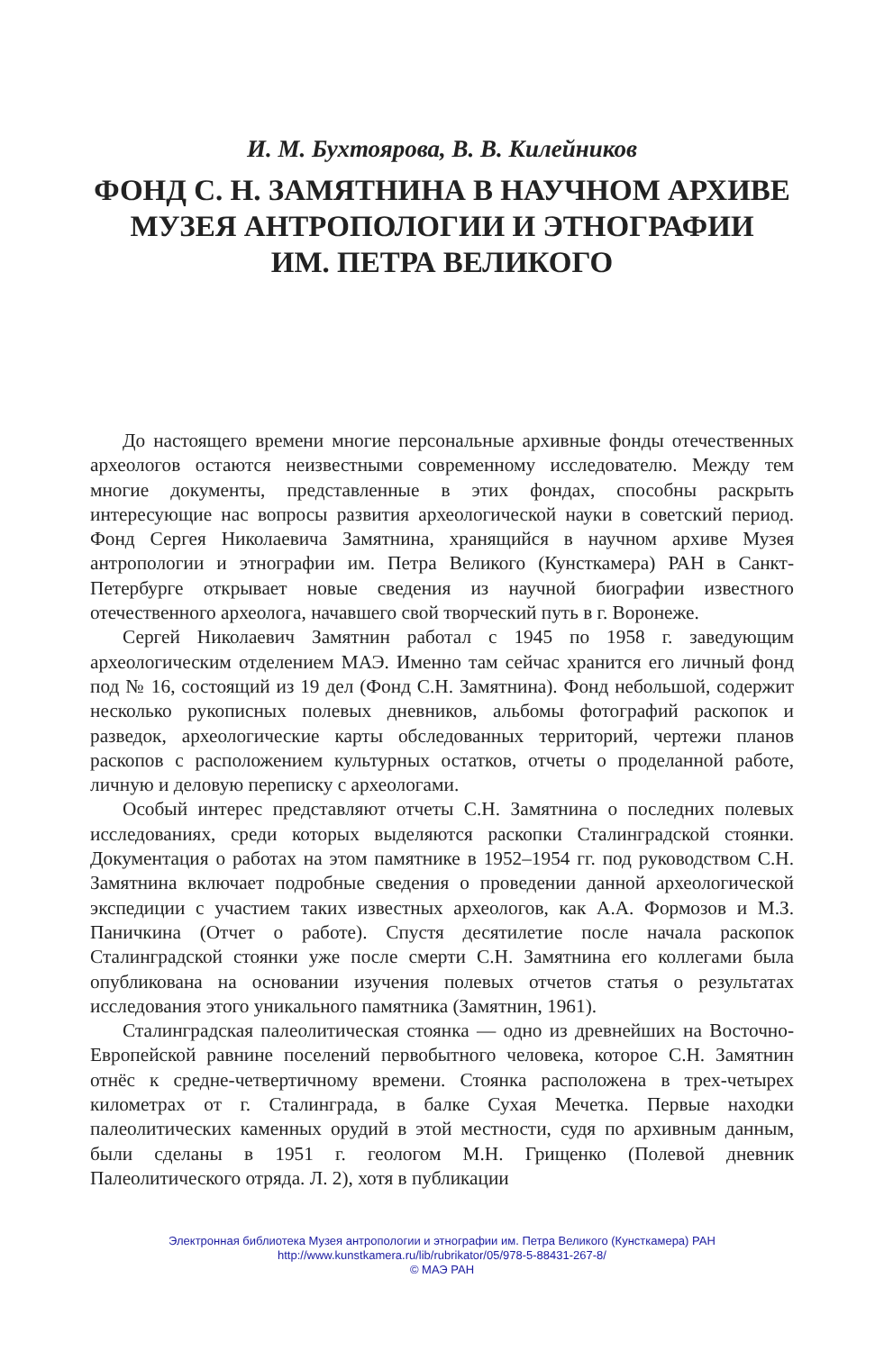И. М. Бухтоярова, В. В. Килейников
ФОНД С. Н. ЗАМЯТНИНА В НАУЧНОМ АРХИВЕ
МУЗЕЯ АНТРОПОЛОГИИ И ЭТНОГРАФИИ
ИМ. ПЕТРА ВЕЛИКОГО
До настоящего времени многие персональные архивные фонды отечественных археологов остаются неизвестными современному исследователю. Между тем многие документы, представленные в этих фондах, способны раскрыть интересующие нас вопросы развития археологической науки в советский период. Фонд Сергея Николаевича Замятнина, хранящийся в научном архиве Музея антропологии и этнографии им. Петра Великого (Кунсткамера) РАН в Санкт-Петербурге открывает новые сведения из научной биографии известного отечественного археолога, начавшего свой творческий путь в г. Воронеже.
Сергей Николаевич Замятнин работал с 1945 по 1958 г. заведующим археологическим отделением МАЭ. Именно там сейчас хранится его личный фонд под № 16, состоящий из 19 дел (Фонд С.Н. Замятнина). Фонд небольшой, содержит несколько рукописных полевых дневников, альбомы фотографий раскопок и разведок, археологические карты обследованных территорий, чертежи планов раскопов с расположением культурных остатков, отчеты о проделанной работе, личную и деловую переписку с археологами.
Особый интерес представляют отчеты С.Н. Замятнина о последних полевых исследованиях, среди которых выделяются раскопки Сталинградской стоянки. Документация о работах на этом памятнике в 1952–1954 гг. под руководством С.Н. Замятнина включает подробные сведения о проведении данной археологической экспедиции с участием таких известных археологов, как А.А. Формозов и М.З. Паничкина (Отчет о работе). Спустя десятилетие после начала раскопок Сталинградской стоянки уже после смерти С.Н. Замятнина его коллегами была опубликована на основании изучения полевых отчетов статья о результатах исследования этого уникального памятника (Замятнин, 1961).
Сталинградская палеолитическая стоянка — одно из древнейших на Восточно-Европейской равнине поселений первобытного человека, которое С.Н. Замятнин отнёс к средне-четвертичному времени. Стоянка расположена в трех-четырех километрах от г. Сталинграда, в балке Сухая Мечетка. Первые находки палеолитических каменных орудий в этой местности, судя по архивным данным, были сделаны в 1951 г. геологом М.Н. Грищенко (Полевой дневник Палеолитического отряда. Л. 2), хотя в публикации
Электронная библиотека Музея антропологии и этнографии им. Петра Великого (Кунсткамера) РАН
http://www.kunstkamera.ru/lib/rubrikator/05/978-5-88431-267-8/
© МАЭ РАН